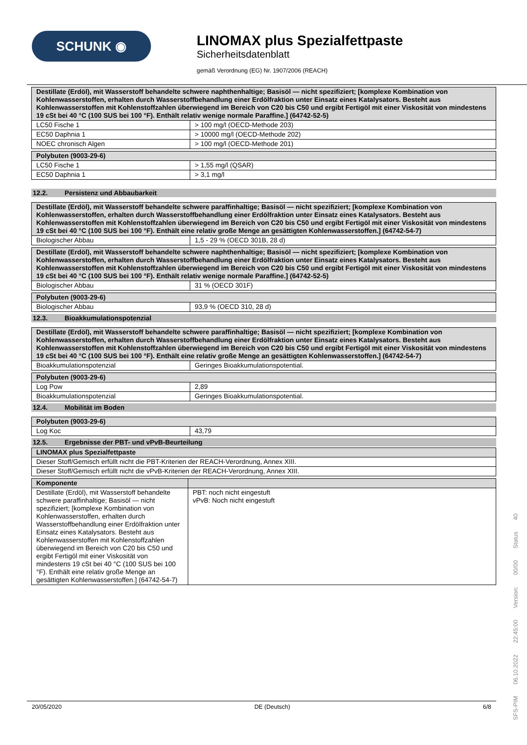SCHUNK ◉
LINOMAX plus Spezialfettpaste
Sicherheitsdatenblatt
gemäß Verordnung (EG) Nr. 1907/2006 (REACH)
| Destillate (Erdöl), mit Wasserstoff behandelte schwere naphthenhaltige; Basisöl — nicht spezifiziert; [komplexe Kombination von Kohlenwasserstoffen, erhalten durch Wasserstoffbehandlung einer Erdölfraktion unter Einsatz eines Katalysators. Besteht aus Kohlenwasserstoffen mit Kohlenstoffzahlen überwiegend im Bereich von C20 bis C50 und ergibt Fertigöl mit einer Viskosität von mindestens 19 cSt bei 40 °C (100 SUS bei 100 °F). Enthält relativ wenige normale Paraffine.] (64742-52-5) | |
| --- | --- |
| LC50 Fische 1 | > 100 mg/l (OECD-Methode 203) |
| EC50 Daphnia 1 | > 10000 mg/l (OECD-Methode 202) |
| NOEC chronisch Algen | > 100 mg/l (OECD-Methode 201) |
| Polybuten (9003-29-6) | |
| --- | --- |
| LC50 Fische 1 | > 1,55 mg/l (QSAR) |
| EC50 Daphnia 1 | > 3,1 mg/l |
12.2. Persistenz und Abbaubarkeit
| Destillate (Erdöl), mit Wasserstoff behandelte schwere paraffinhaltige; Basisöl — nicht spezifiziert; [komplexe Kombination von Kohlenwasserstoffen, erhalten durch Wasserstoffbehandlung einer Erdölfraktion unter Einsatz eines Katalysators. Besteht aus Kohlenwasserstoffen mit Kohlenstoffzahlen überwiegend im Bereich von C20 bis C50 und ergibt Fertigöl mit einer Viskosität von mindestens 19 cSt bei 40 °C (100 SUS bei 100 °F). Enthält eine relativ große Menge an gesättigten Kohlenwasserstoffen.] (64742-54-7) | |
| --- | --- |
| Biologischer Abbau | 1,5 - 29 % (OECD 301B, 28 d) |
| Destillate (Erdöl), mit Wasserstoff behandelte schwere naphthenhaltige; Basisöl — nicht spezifiziert; [komplexe Kombination von Kohlenwasserstoffen, erhalten durch Wasserstoffbehandlung einer Erdölfraktion unter Einsatz eines Katalysators. Besteht aus Kohlenwasserstoffen mit Kohlenstoffzahlen überwiegend im Bereich von C20 bis C50 und ergibt Fertigöl mit einer Viskosität von mindestens 19 cSt bei 40 °C (100 SUS bei 100 °F). Enthält relativ wenige normale Paraffine.] (64742-52-5) | |
| --- | --- |
| Biologischer Abbau | 31 % (OECD 301F) |
| Polybuten (9003-29-6) | |
| --- | --- |
| Biologischer Abbau | 93,9 % (OECD 310, 28 d) |
12.3. Bioakkumulationspotenzial
| Destillate (Erdöl), mit Wasserstoff behandelte schwere paraffinhaltige; Basisöl — nicht spezifiziert; [komplexe Kombination von Kohlenwasserstoffen, erhalten durch Wasserstoffbehandlung einer Erdölfraktion unter Einsatz eines Katalysators. Besteht aus Kohlenwasserstoffen mit Kohlenstoffzahlen überwiegend im Bereich von C20 bis C50 und ergibt Fertigöl mit einer Viskosität von mindestens 19 cSt bei 40 °C (100 SUS bei 100 °F). Enthält eine relativ große Menge an gesättigten Kohlenwasserstoffen.] (64742-54-7) | |
| --- | --- |
| Bioakkumulationspotenzial | Geringes Bioakkumulationspotential. |
| Polybuten (9003-29-6) | |
| --- | --- |
| Log Pow | 2,89 |
| Bioakkumulationspotenzial | Geringes Bioakkumulationspotential. |
12.4. Mobilität im Boden
| Polybuten (9003-29-6) | |
| --- | --- |
| Log Koc | 43,79 |
12.5. Ergebnisse der PBT- und vPvB-Beurteilung
| LINOMAX plus Spezialfettpaste |
| --- |
| Dieser Stoff/Gemisch erfüllt nicht die PBT-Kriterien der REACH-Verordnung, Annex XIII. |
| Dieser Stoff/Gemisch erfüllt nicht die vPvB-Kriterien der REACH-Verordnung, Annex XIII. |
| Komponente | |
| --- | --- |
| Destillate (Erdöl), mit Wasserstoff behandelte schwere paraffinhaltige; Basisöl — nicht spezifiziert; [komplexe Kombination von Kohlenwasserstoffen, erhalten durch Wasserstoffbehandlung einer Erdölfraktion unter Einsatz eines Katalysators. Besteht aus Kohlenwasserstoffen mit Kohlenstoffzahlen überwiegend im Bereich von C20 bis C50 und ergibt Fertigöl mit einer Viskosität von mindestens 19 cSt bei 40 °C (100 SUS bei 100 °F). Enthält eine relativ große Menge an gesättigten Kohlenwasserstoffen.] (64742-54-7) | PBT: noch nicht eingestuft vPvB: Noch nicht eingestuft |
20/05/2020 DE (Deutsch) 6/8
SFS-PIM 06.10.2022 22:45:00 Version: 00/00 Status 40